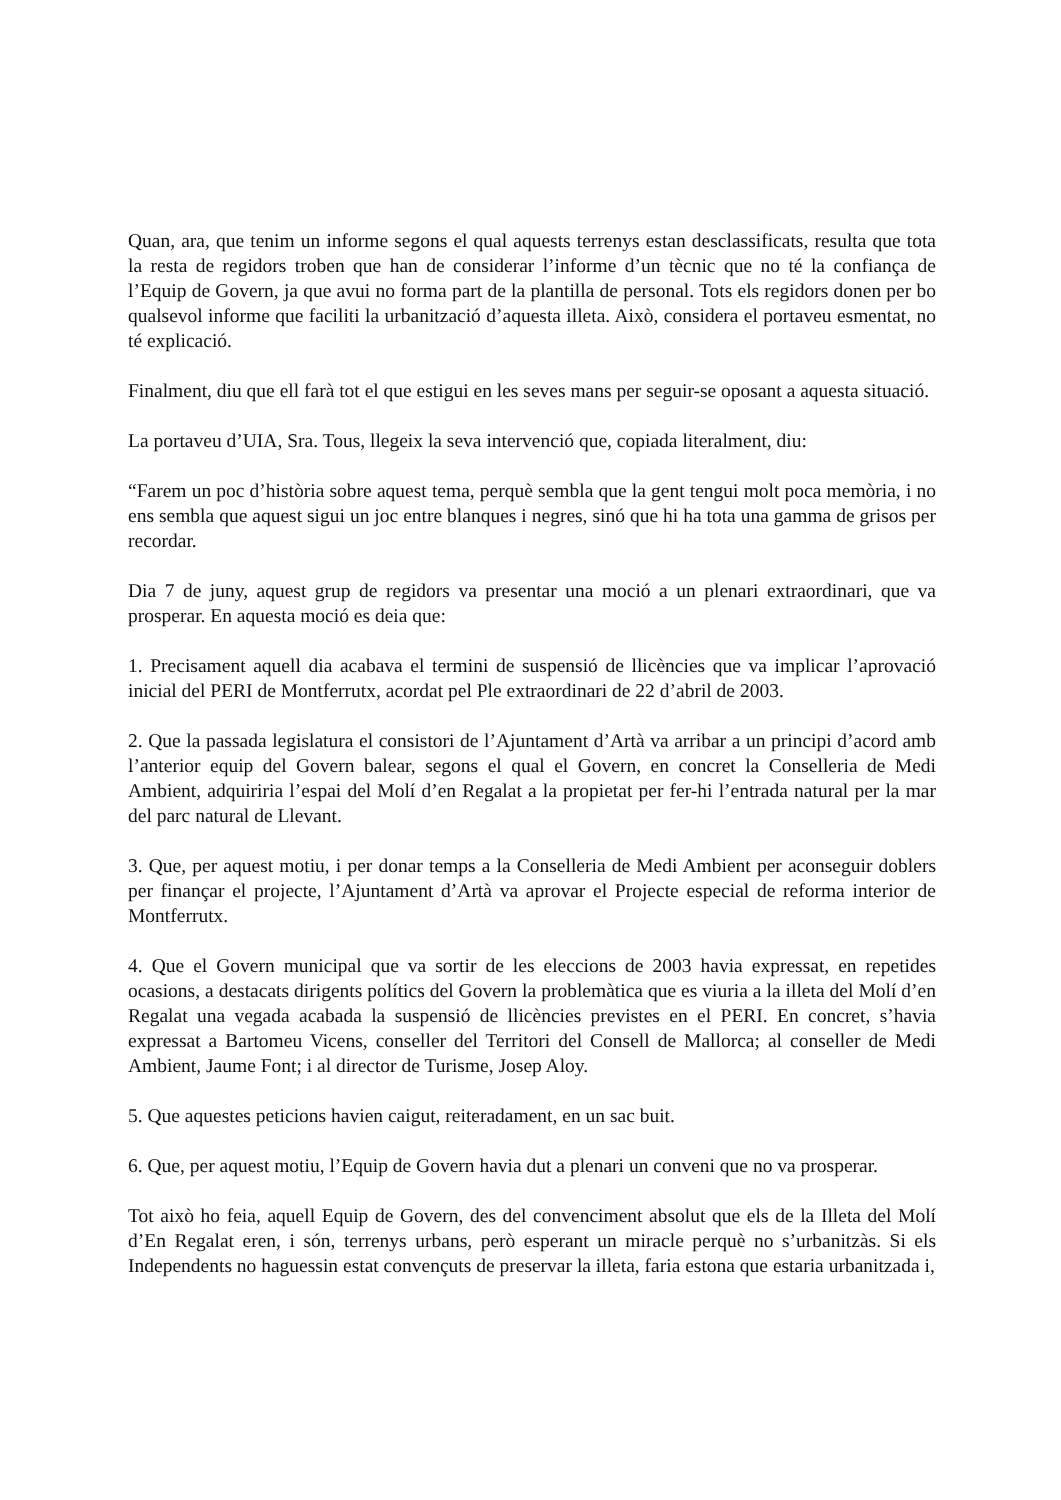Quan, ara, que tenim un informe segons el qual aquests terrenys estan desclassificats, resulta que tota la resta de regidors troben que han de considerar l’informe d’un tècnic que no té la confiança de l’Equip de Govern, ja que avui no forma part de la plantilla de personal. Tots els regidors donen per bo qualsevol informe que faciliti la urbanització d’aquesta illeta. Això, considera el portaveu esmentat, no té explicació.
Finalment, diu que ell farà tot el que estigui en les seves mans per seguir-se oposant a aquesta situació.
La portaveu d’UIA, Sra. Tous, llegeix la seva intervenció que, copiada literalment, diu:
“Farem un poc d’història sobre aquest tema, perquè sembla que la gent tengui molt poca memòria, i no ens sembla que aquest sigui un joc entre blanques i negres, sinó que hi ha tota una gamma de grisos per recordar.
Dia 7 de juny, aquest grup de regidors va presentar una moció a un plenari extraordinari, que va prosperar. En aquesta moció es deia que:
1. Precisament aquell dia acabava el termini de suspensió de llicències que va implicar l’aprovació inicial del PERI de Montferrutx, acordat pel Ple extraordinari de 22 d’abril de 2003.
2. Que la passada legislatura el consistori de l’Ajuntament d’Artà va arribar a un principi d’acord amb l’anterior equip del Govern balear, segons el qual el Govern, en concret la Conselleria de Medi Ambient, adquiriria l’espai del Molí d’en Regalat a la propietat per fer-hi l’entrada natural per la mar del parc natural de Llevant.
3. Que, per aquest motiu, i per donar temps a la Conselleria de Medi Ambient per aconseguir doblers per finançar el projecte, l’Ajuntament d’Artà va aprovar el Projecte especial de reforma interior de Montferrutx.
4. Que el Govern municipal que va sortir de les eleccions de 2003 havia expressat, en repetides ocasions, a destacats dirigents polítics del Govern la problemàtica que es viuria a la illeta del Molí d’en Regalat una vegada acabada la suspensió de llicències previstes en el PERI. En concret, s’havia expressat a Bartomeu Vicens, conseller del Territori del Consell de Mallorca; al conseller de Medi Ambient, Jaume Font; i al director de Turisme, Josep Aloy.
5. Que aquestes peticions havien caigut, reiteradament, en un sac buit.
6. Que, per aquest motiu, l’Equip de Govern havia dut a plenari un conveni que no va prosperar.
Tot això ho feia, aquell Equip de Govern, des del convenciment absolut que els de la Illeta del Molí d’En Regalat eren, i són, terrenys urbans, però esperant un miracle perquè no s’urbanitzàs. Si els Independents no haguessin estat convençuts de preservar la illeta, faria estona que estaria urbanitzada i,